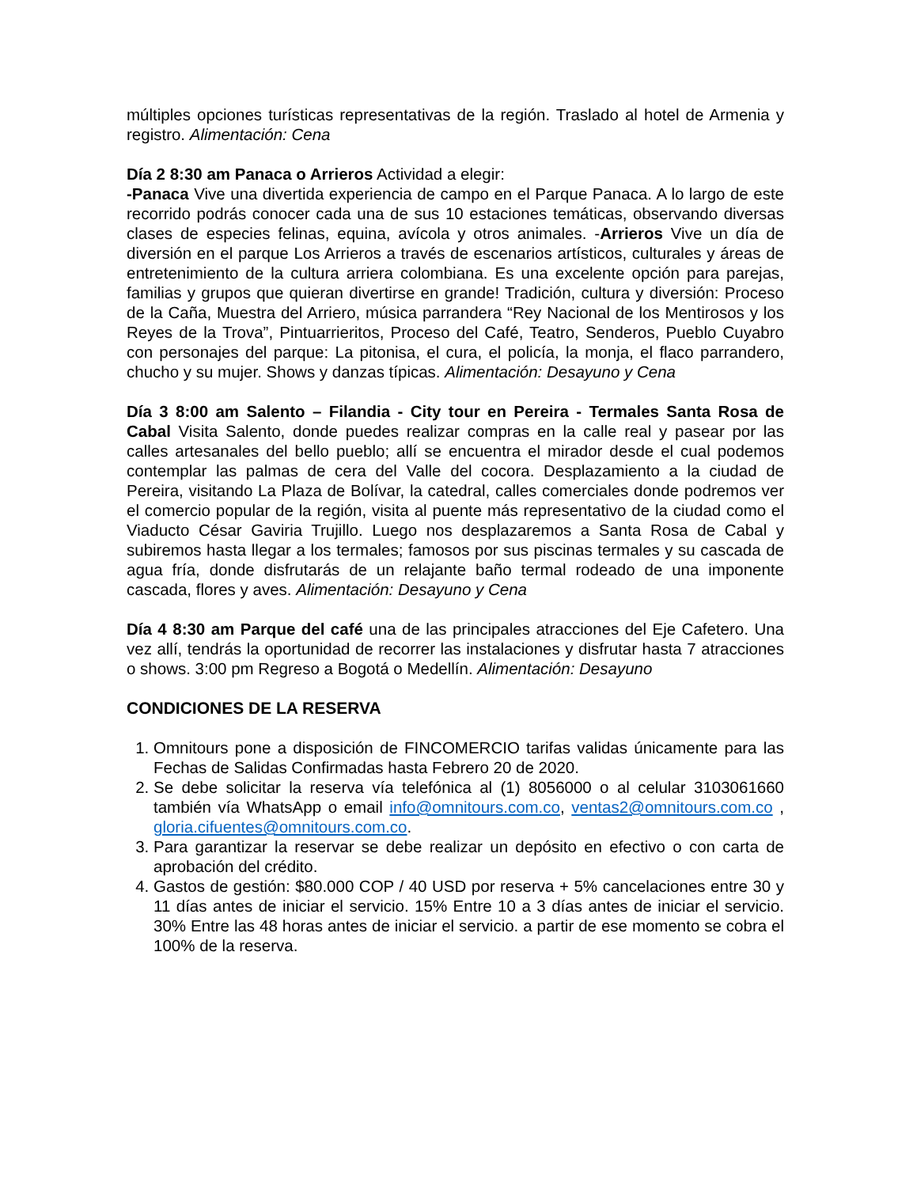múltiples opciones turísticas representativas de la región. Traslado al hotel de Armenia y registro. Alimentación: Cena
Día 2 8:30 am Panaca o Arrieros Actividad a elegir:
-Panaca Vive una divertida experiencia de campo en el Parque Panaca. A lo largo de este recorrido podrás conocer cada una de sus 10 estaciones temáticas, observando diversas clases de especies felinas, equina, avícola y otros animales. -Arrieros Vive un día de diversión en el parque Los Arrieros a través de escenarios artísticos, culturales y áreas de entretenimiento de la cultura arriera colombiana. Es una excelente opción para parejas, familias y grupos que quieran divertirse en grande! Tradición, cultura y diversión: Proceso de la Caña, Muestra del Arriero, música parrandera “Rey Nacional de los Mentirosos y los Reyes de la Trova”, Pintuarrieritos, Proceso del Café, Teatro, Senderos, Pueblo Cuyabro con personajes del parque: La pitonisa, el cura, el policía, la monja, el flaco parrandero, chucho y su mujer. Shows y danzas típicas. Alimentación: Desayuno y Cena
Día 3 8:00 am Salento – Filandia - City tour en Pereira - Termales Santa Rosa de Cabal Visita Salento, donde puedes realizar compras en la calle real y pasear por las calles artesanales del bello pueblo; allí se encuentra el mirador desde el cual podemos contemplar las palmas de cera del Valle del cocora. Desplazamiento a la ciudad de Pereira, visitando La Plaza de Bolívar, la catedral, calles comerciales donde podremos ver el comercio popular de la región, visita al puente más representativo de la ciudad como el Viaducto César Gaviria Trujillo. Luego nos desplazaremos a Santa Rosa de Cabal y subiremos hasta llegar a los termales; famosos por sus piscinas termales y su cascada de agua fría, donde disfrutarás de un relajante baño termal rodeado de una imponente cascada, flores y aves. Alimentación: Desayuno y Cena
Día 4 8:30 am Parque del café una de las principales atracciones del Eje Cafetero. Una vez allí, tendrás la oportunidad de recorrer las instalaciones y disfrutar hasta 7 atracciones o shows. 3:00 pm Regreso a Bogotá o Medellín. Alimentación: Desayuno
CONDICIONES DE LA RESERVA
1. Omnitours pone a disposición de FINCOMERCIO tarifas validas únicamente para las Fechas de Salidas Confirmadas hasta Febrero 20 de 2020.
2. Se debe solicitar la reserva vía telefónica al (1) 8056000 o al celular 3103061660 también vía WhatsApp o email info@omnitours.com.co, ventas2@omnitours.com.co , gloria.cifuentes@omnitours.com.co.
3. Para garantizar la reservar se debe realizar un depósito en efectivo o con carta de aprobación del crédito.
4. Gastos de gestión: $80.000 COP / 40 USD por reserva + 5% cancelaciones entre 30 y 11 días antes de iniciar el servicio. 15% Entre 10 a 3 días antes de iniciar el servicio. 30% Entre las 48 horas antes de iniciar el servicio. a partir de ese momento se cobra el 100% de la reserva.